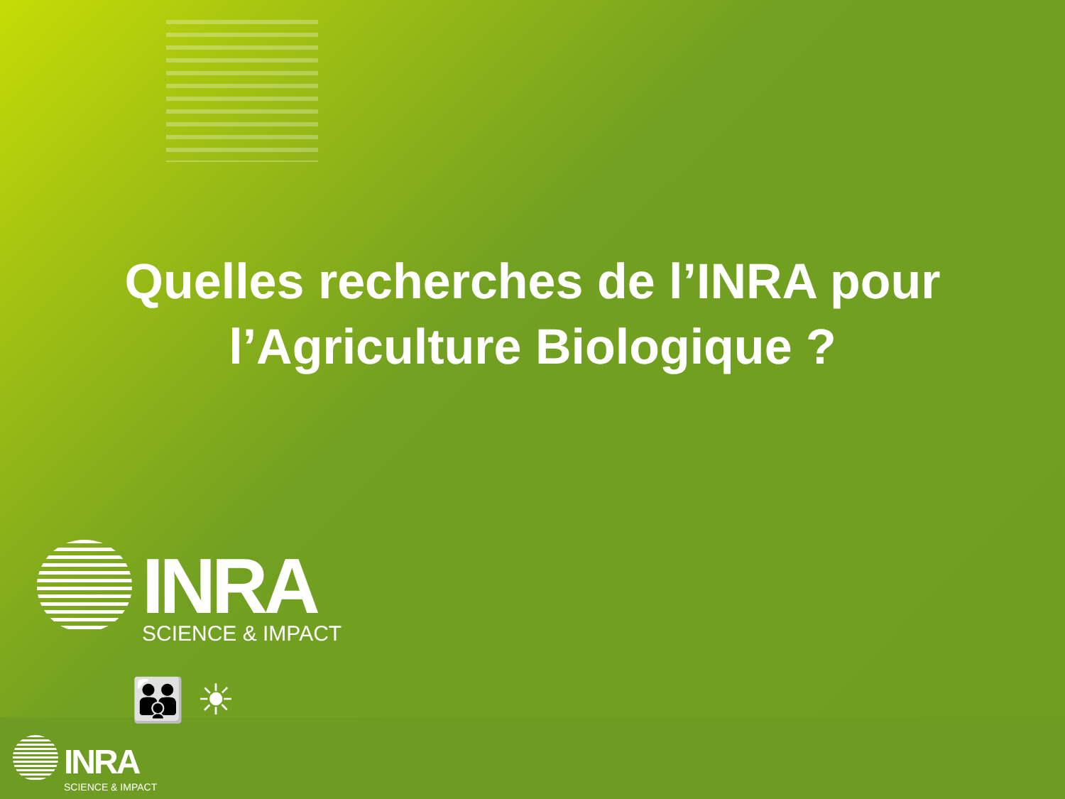Quelles recherches de l’INRA pour
l’Agriculture Biologique ?
INRA
SCIENCE & IMPACT
👪 ☀
INRA
SCIENCE & IMPACT